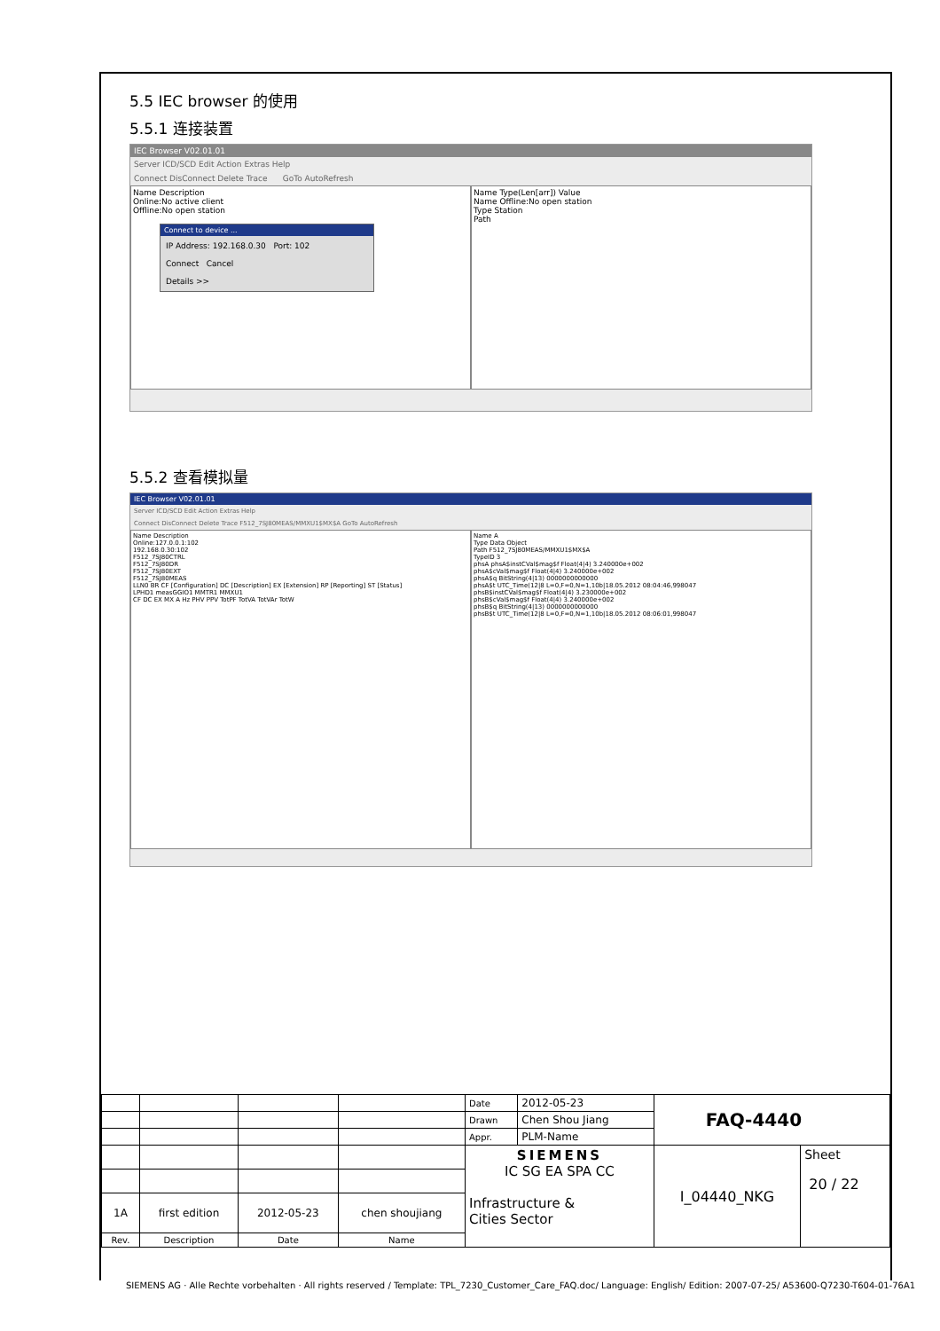5.5 IEC browser 的使用
5.5.1 连接装置
IEC Browser V02.01.01
Server ICD/SCD Edit Action Extras Help
Connect DisConnect Delete Trace GoTo AutoRefresh
Name Description
Online:No active client
Offline:No open station
Connect to device ...
IP Address: 192.168.0.30 Port: 102
Connect Cancel
Details >>
Name Type(Len[arr]) Value
Name Offline:No open station
Type Station
Path
5.5.2 查看模拟量
IEC Browser V02.01.01
Server ICD/SCD Edit Action Extras Help
Connect DisConnect Delete Trace F512_7SJ80MEAS/MMXU1$MX$A GoTo AutoRefresh
Name Description
Online:127.0.0.1:102
192.168.0.30:102
F512_7SJ80CTRL
F512_7SJ80DR
F512_7SJ80EXT
F512_7SJ80MEAS
LLN0 BR CF [Configuration] DC [Description] EX [Extension] RP [Reporting] ST [Status]
LPHD1 measGGIO1 MMTR1 MMXU1
CF DC EX MX A Hz PHV PPV TotPF TotVA TotVAr TotW
Name A
Type Data Object
Path F512_7SJ80MEAS/MMXU1$MX$A
TypeID 3
phsA phsA$instCVal$mag$f Float(4|4) 3.240000e+002
phsA$cVal$mag$f Float(4|4) 3.240000e+002
phsA$q BitString(4|13) 0000000000000
phsA$t UTC_Time(12|8 L=0,F=0,N=1,10b|18.05.2012 08:04:46,998047
phsB$instCVal$mag$f Float(4|4) 3.230000e+002
phsB$cVal$mag$f Float(4|4) 3.240000e+002
phsB$q BitString(4|13) 0000000000000
phsB$t UTC_Time(12|8 L=0,F=0,N=1,10b|18.05.2012 08:06:01,998047
| | | | | Date | 2012-05-23 | FAQ-4440 | |
| | | | | Drawn | Chen Shou Jiang | | |
| | | | | Appr. | PLM-Name | | |
| | | | | SIEMENS IC SG EA SPA CC Infrastructure & Cities Sector | | I_04440_NKG | Sheet 20 / 22 |
| 1A | first edition | 2012-05-23 | chen shoujiang | | | | |
| Rev. | Description | Date | Name | | | | |
SIEMENS AG · Alle Rechte vorbehalten · All rights reserved / Template: TPL_7230_Customer_Care_FAQ.doc/ Language: English/ Edition: 2007-07-25/ A53600-Q7230-T604-01-76A1